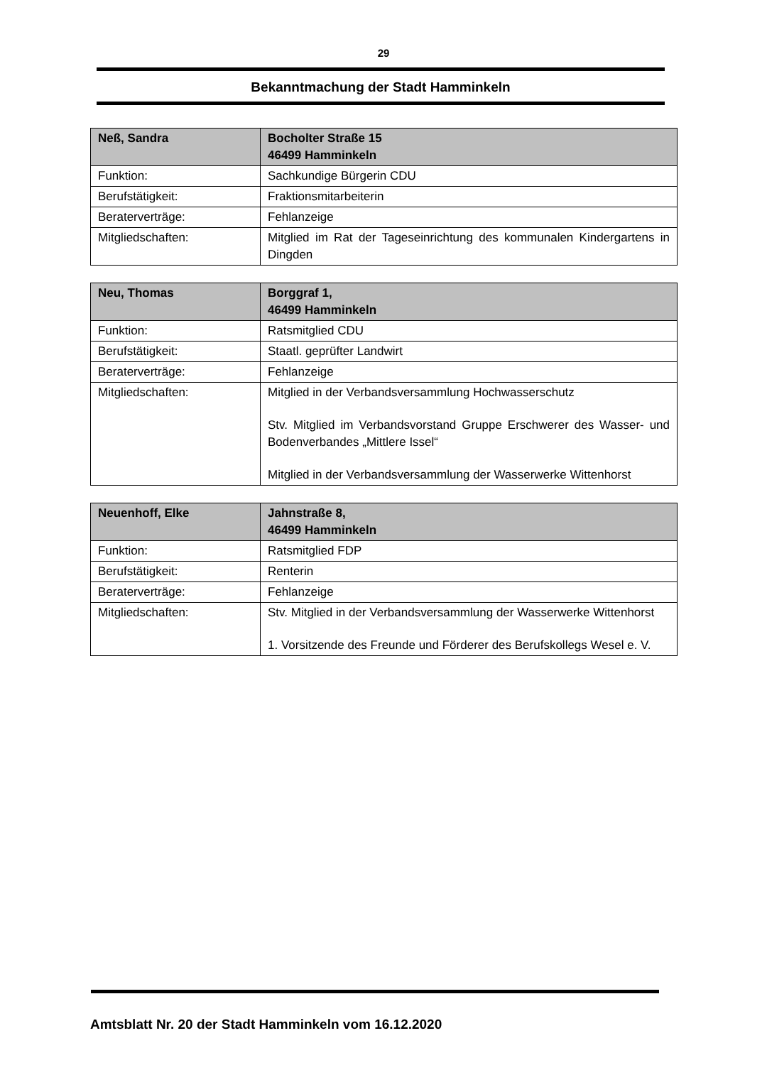29
Bekanntmachung der Stadt Hamminkeln
| Neß, Sandra | Bocholter Straße 15 46499 Hamminkeln |
| --- | --- |
| Funktion: | Sachkundige Bürgerin CDU |
| Berufstätigkeit: | Fraktionsmitarbeiterin |
| Beraterverträge: | Fehlanzeige |
| Mitgliedschaften: | Mitglied im Rat der Tageseinrichtung des kommunalen Kindergartens in Dingden |
| Neu, Thomas | Borggraf 1, 46499 Hamminkeln |
| --- | --- |
| Funktion: | Ratsmitglied CDU |
| Berufstätigkeit: | Staatl. geprüfter Landwirt |
| Beraterverträge: | Fehlanzeige |
| Mitgliedschaften: | Mitglied in der Verbandsversammlung Hochwasserschutz Stv. Mitglied im Verbandsvorstand Gruppe Erschwerer des Wasser- und Bodenverbandes „Mittlere Issel“ Mitglied in der Verbandsversammlung der Wasserwerke Wittenhorst |
| Neuenhoff, Elke | Jahnstraße 8, 46499 Hamminkeln |
| --- | --- |
| Funktion: | Ratsmitglied FDP |
| Berufstätigkeit: | Renterin |
| Beraterverträge: | Fehlanzeige |
| Mitgliedschaften: | Stv. Mitglied in der Verbandsversammlung der Wasserwerke Wittenhorst 1. Vorsitzende des Freunde und Förderer des Berufskollegs Wesel e. V. |
Amtsblatt Nr. 20 der Stadt Hamminkeln vom 16.12.2020